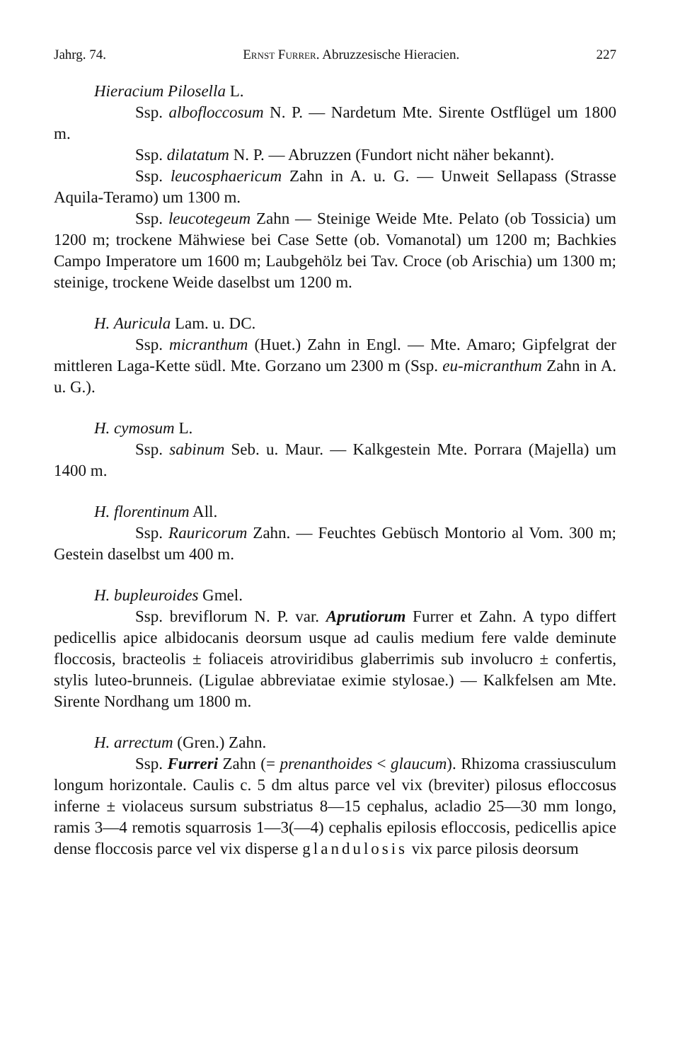Jahrg. 74. Ernst Furrer. Abruzzesische Hieracien. 227
Hieracium Pilosella L.
Ssp. albofloccosum N. P. — Nardetum Mte. Sirente Ostflügel um 1800 m.
Ssp. dilatatum N. P. — Abruzzen (Fundort nicht näher bekannt).
Ssp. leucosphaericum Zahn in A. u. G. — Unweit Sellapass (Strasse Aquila-Teramo) um 1300 m.
Ssp. leucotegeum Zahn — Steinige Weide Mte. Pelato (ob Tossicia) um 1200 m; trockene Mähwiese bei Case Sette (ob. Vomanotal) um 1200 m; Bachkies Campo Imperatore um 1600 m; Laubgehölz bei Tav. Croce (ob Arischia) um 1300 m; steinige, trockene Weide daselbst um 1200 m.
H. Auricula Lam. u. DC.
Ssp. micranthum (Huet.) Zahn in Engl. — Mte. Amaro; Gipfelgrat der mittleren Laga-Kette südl. Mte. Gorzano um 2300 m (Ssp. eu-micranthum Zahn in A. u. G.).
H. cymosum L.
Ssp. sabinum Seb. u. Maur. — Kalkgestein Mte. Porrara (Majella) um 1400 m.
H. florentinum All.
Ssp. Rauricorum Zahn. — Feuchtes Gebüsch Montorio al Vom. 300 m; Gestein daselbst um 400 m.
H. bupleuroides Gmel.
Ssp. breviflorum N. P. var. Aprutiorum Furrer et Zahn. A typo differt pedicellis apice albidocanis deorsum usque ad caulis medium fere valde deminute floccosis, bracteolis ± foliaceis atroviridibus glaberrimis sub involucro ± confertis, stylis luteo-brunneis. (Ligulae abbreviatae eximie stylosae.) — Kalkfelsen am Mte. Sirente Nordhang um 1800 m.
H. arrectum (Gren.) Zahn.
Ssp. Furreri Zahn (= prenanthoides < glaucum). Rhizoma crassiusculum longum horizontale. Caulis c. 5 dm altus parce vel vix (breviter) pilosus efloccosus inferne ± violaceus sursum substriatus 8—15 cephalus, acladio 25—30 mm longo, ramis 3—4 remotis squarrosis 1—3(—4) cephalis epilosis efloccosis, pedicellis apice dense floccosis parce vel vix disperse glandulosis vix parce pilosis deorsum